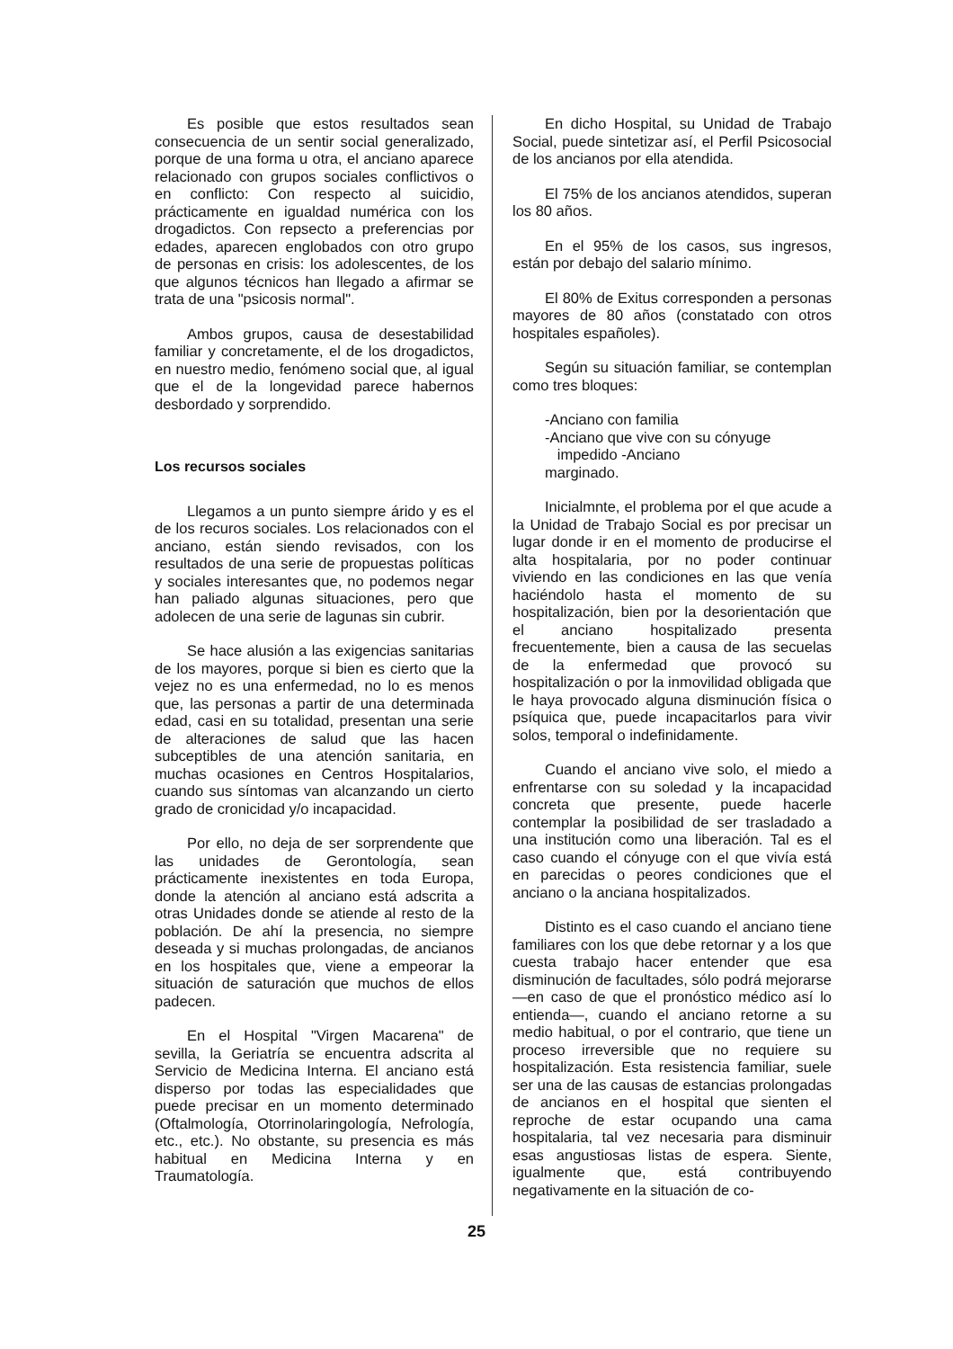Es posible que estos resultados sean consecuencia de un sentir social generalizado, porque de una forma u otra, el anciano aparece relacionado con grupos sociales conflictivos o en conflicto: Con respecto al suicidio, prácticamente en igualdad numérica con los drogadictos. Con repsecto a preferencias por edades, aparecen englobados con otro grupo de personas en crisis: los adolescentes, de los que algunos técnicos han llegado a afirmar se trata de una "psicosis normal".
Ambos grupos, causa de desestabilidad familiar y concretamente, el de los drogadictos, en nuestro medio, fenómeno social que, al igual que el de la longevidad parece habernos desbordado y sorprendido.
Los recursos sociales
Llegamos a un punto siempre árido y es el de los recuros sociales. Los relacionados con el anciano, están siendo revisados, con los resultados de una serie de propuestas políticas y sociales interesantes que, no podemos negar han paliado algunas situaciones, pero que adolecen de una serie de lagunas sin cubrir.
Se hace alusión a las exigencias sanitarias de los mayores, porque si bien es cierto que la vejez no es una enfermedad, no lo es menos que, las personas a partir de una determinada edad, casi en su totalidad, presentan una serie de alteraciones de salud que las hacen subceptibles de una atención sanitaria, en muchas ocasiones en Centros Hospitalarios, cuando sus síntomas van alcanzando un cierto grado de cronicidad y/o incapacidad.
Por ello, no deja de ser sorprendente que las unidades de Gerontología, sean prácticamente inexistentes en toda Europa, donde la atención al anciano está adscrita a otras Unidades donde se atiende al resto de la población. De ahí la presencia, no siempre deseada y si muchas prolongadas, de ancianos en los hospitales que, viene a empeorar la situación de saturación que muchos de ellos padecen.
En el Hospital "Virgen Macarena" de sevilla, la Geriatría se encuentra adscrita al Servicio de Medicina Interna. El anciano está disperso por todas las especialidades que puede precisar en un momento determinado (Oftalmología, Otorrinolaringología, Nefrología, etc., etc.). No obstante, su presencia es más habitual en Medicina Interna y en Traumatología.
En dicho Hospital, su Unidad de Trabajo Social, puede sintetizar así, el Perfil Psicosocial de los ancianos por ella atendida.
El 75% de los ancianos atendidos, superan los 80 años.
En el 95% de los casos, sus ingresos, están por debajo del salario mínimo.
El 80% de Exitus corresponden a personas mayores de 80 años (constatado con otros hospitales españoles).
Según su situación familiar, se contemplan como tres bloques:
-Anciano con familia
-Anciano que vive con su cónyuge
impedido -Anciano
marginado.
Inicialmnte, el problema por el que acude a la Unidad de Trabajo Social es por precisar un lugar donde ir en el momento de producirse el alta hospitalaria, por no poder continuar viviendo en las condiciones en las que venía haciéndolo hasta el momento de su hospitalización, bien por la desorientación que el anciano hospitalizado presenta frecuentemente, bien a causa de las secuelas de la enfermedad que provocó su hospitalización o por la inmovilidad obligada que le haya provocado alguna disminución física o psíquica que, puede incapacitarlos para vivir solos, temporal o indefinidamente.
Cuando el anciano vive solo, el miedo a enfrentarse con su soledad y la incapacidad concreta que presente, puede hacerle contemplar la posibilidad de ser trasladado a una institución como una liberación. Tal es el caso cuando el cónyuge con el que vivía está en parecidas o peores condiciones que el anciano o la anciana hospitalizados.
Distinto es el caso cuando el anciano tiene familiares con los que debe retornar y a los que cuesta trabajo hacer entender que esa disminución de facultades, sólo podrá mejorarse —en caso de que el pronóstico médico así lo entienda—, cuando el anciano retorne a su medio habitual, o por el contrario, que tiene un proceso irreversible que no requiere su hospitalización. Esta resistencia familiar, suele ser una de las causas de estancias prolongadas de ancianos en el hospital que sienten el reproche de estar ocupando una cama hospitalaria, tal vez necesaria para disminuir esas angustiosas listas de espera. Siente, igualmente que, está contribuyendo negativamente en la situación de co-
25